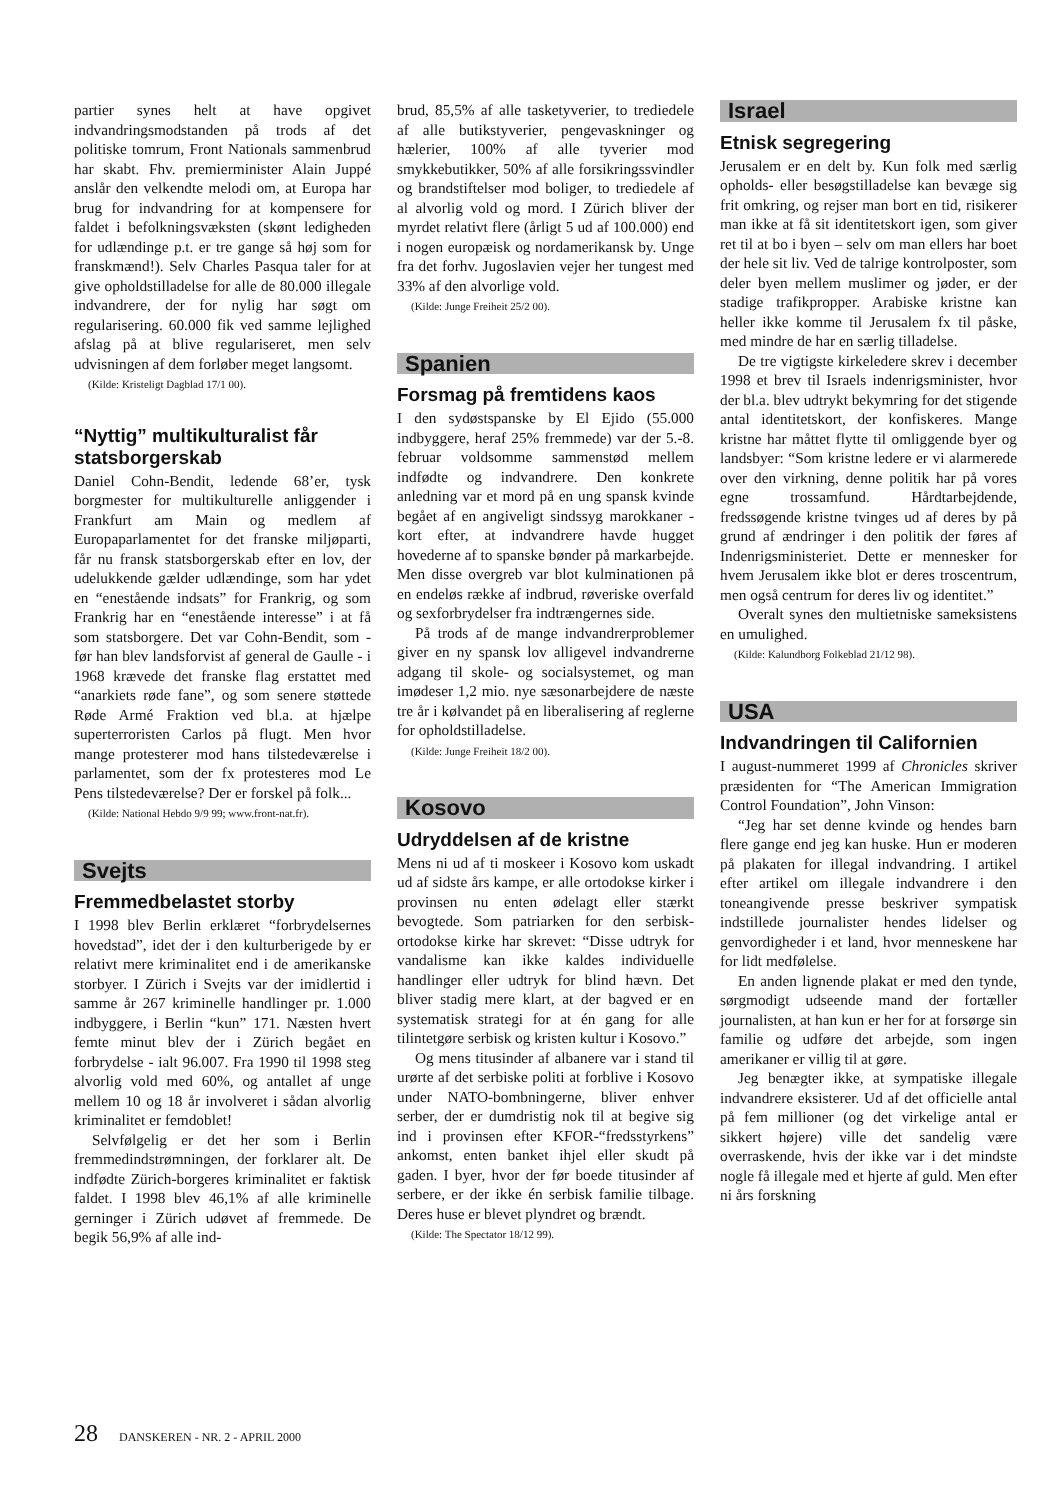partier synes helt at have opgivet indvandringsmodstanden på trods af det politiske tomrum, Front Nationals sammenbrud har skabt. Fhv. premierminister Alain Juppé anslår den velkendte melodi om, at Europa har brug for indvandring for at kompensere for faldet i befolkningsvæksten (skønt ledigheden for udlændinge p.t. er tre gange så høj som for franskmænd!). Selv Charles Pasqua taler for at give opholdstilladelse for alle de 80.000 illegale indvandrere, der for nylig har søgt om regularisering. 60.000 fik ved samme lejlighed afslag på at blive regulariseret, men selv udvisningen af dem forløber meget langsomt.
(Kilde: Kristeligt Dagblad 17/1 00).
“Nyttig” multikulturalist får statsborgerskab
Daniel Cohn-Bendit, ledende 68’er, tysk borgmester for multikulturelle anliggender i Frankfurt am Main og medlem af Europaparlamentet for det franske miljøparti, får nu fransk statsborgerskab efter en lov, der udelukkende gælder udlændinge, som har ydet en “enestående indsats” for Frankrig, og som Frankrig har en “enestående interesse” i at få som statsborgere. Det var Cohn-Bendit, som - før han blev landsforvist af general de Gaulle - i 1968 krævede det franske flag erstattet med “anarkiets røde fane”, og som senere støttede Røde Armé Fraktion ved bl.a. at hjælpe superterroristen Carlos på flugt. Men hvor mange protesterer mod hans tilstedeværelse i parlamentet, som der fx protesteres mod Le Pens tilstedeværelse? Der er forskel på folk...
(Kilde: National Hebdo 9/9 99; www.front-nat.fr).
Svejts
Fremmedbelastet storby
I 1998 blev Berlin erklæret “forbrydelsernes hovedstad”, idet der i den kulturberigede by er relativt mere kriminalitet end i de amerikanske storbyer. I Zürich i Svejts var der imidlertid i samme år 267 kriminelle handlinger pr. 1.000 indbyggere, i Berlin “kun” 171. Næsten hvert femte minut blev der i Zürich begået en forbrydelse - ialt 96.007. Fra 1990 til 1998 steg alvorlig vold med 60%, og antallet af unge mellem 10 og 18 år involveret i sådan alvorlig kriminalitet er femdoblet!
Selvfølgelig er det her som i Berlin fremmedindstrømningen, der forklarer alt. De indfødte Zürich-borgeres kriminalitet er faktisk faldet. I 1998 blev 46,1% af alle kriminelle gerninger i Zürich udøvet af fremmede. De begik 56,9% af alle ind-
brud, 85,5% af alle tasketyverier, to trediedele af alle butikstyverier, pengevaskninger og hælerier, 100% af alle tyverier mod smykkebutikker, 50% af alle forsikringssvindler og brandstiftelser mod boliger, to trediedele af al alvorlig vold og mord. I Zürich bliver der myrdet relativt flere (årligt 5 ud af 100.000) end i nogen europæisk og nordamerikansk by. Unge fra det forhv. Jugoslavien vejer her tungest med 33% af den alvorlige vold.
(Kilde: Junge Freiheit 25/2 00).
Spanien
Forsmag på fremtidens kaos
I den sydøstspanske by El Ejido (55.000 indbyggere, heraf 25% fremmede) var der 5.-8. februar voldsomme sammenstød mellem indfødte og indvandrere. Den konkrete anledning var et mord på en ung spansk kvinde begået af en angiveligt sindssyg marokkaner - kort efter, at indvandrere havde hugget hovederne af to spanske bønder på markarbejde. Men disse overgreb var blot kulminationen på en endeløs række af indbrud, røveriske overfald og sexforbrydelser fra indtrængernes side.
På trods af de mange indvandrerproblemer giver en ny spansk lov alligevel indvandrerne adgang til skole- og socialsystemet, og man imødeser 1,2 mio. nye sæsonarbejdere de næste tre år i kølvandet på en liberalisering af reglerne for opholdstilladelse.
(Kilde: Junge Freiheit 18/2 00).
Kosovo
Udryddelsen af de kristne
Mens ni ud af ti moskeer i Kosovo kom uskadt ud af sidste års kampe, er alle ortodokse kirker i provinsen nu enten ødelagt eller stærkt bevogtede. Som patriarken for den serbisk-ortodokse kirke har skrevet: “Disse udtryk for vandalisme kan ikke kaldes individuelle handlinger eller udtryk for blind hævn. Det bliver stadig mere klart, at der bagved er en systematisk strategi for at én gang for alle tilintetgøre serbisk og kristen kultur i Kosovo.”
Og mens titusinder af albanere var i stand til urørte af det serbiske politi at forblive i Kosovo under NATO-bombningerne, bliver enhver serber, der er dumdristig nok til at begive sig ind i provinsen efter KFOR-“fredsstyrkens” ankomst, enten banket ihjel eller skudt på gaden. I byer, hvor der før boede titusinder af serbere, er der ikke én serbisk familie tilbage. Deres huse er blevet plyndret og brændt.
(Kilde: The Spectator 18/12 99).
Israel
Etnisk segregering
Jerusalem er en delt by. Kun folk med særlig opholds- eller besøgstilladelse kan bevæge sig frit omkring, og rejser man bort en tid, risikerer man ikke at få sit identitetskort igen, som giver ret til at bo i byen – selv om man ellers har boet der hele sit liv. Ved de talrige kontrolposter, som deler byen mellem muslimer og jøder, er der stadige trafikpropper. Arabiske kristne kan heller ikke komme til Jerusalem fx til påske, med mindre de har en særlig tilladelse.
De tre vigtigste kirkeledere skrev i december 1998 et brev til Israels indenrigsminister, hvor der bl.a. blev udtrykt bekymring for det stigende antal identitetskort, der konfiskeres. Mange kristne har måttet flytte til omliggende byer og landsbyer: “Som kristne ledere er vi alarmerede over den virkning, denne politik har på vores egne trossamfund. Hårdtarbejdende, fredssøgende kristne tvinges ud af deres by på grund af ændringer i den politik der føres af Indenrigsministeriet. Dette er mennesker for hvem Jerusalem ikke blot er deres troscentrum, men også centrum for deres liv og identitet.”
Overalt synes den multietniske sameksistens en umulighed.
(Kilde: Kalundborg Folkeblad 21/12 98).
USA
Indvandringen til Californien
I august-nummeret 1999 af Chronicles skriver præsidenten for “The American Immigration Control Foundation”, John Vinson:
“Jeg har set denne kvinde og hendes barn flere gange end jeg kan huske. Hun er moderen på plakaten for illegal indvandring. I artikel efter artikel om illegale indvandrere i den toneangivende presse beskriver sympatisk indstillede journalister hendes lidelser og genvordigheder i et land, hvor menneskene har for lidt medfølelse.
En anden lignende plakat er med den tynde, sørgmodigt udseende mand der fortæller journalisten, at han kun er her for at forsørge sin familie og udføre det arbejde, som ingen amerikaner er villig til at gøre.
Jeg benægter ikke, at sympatiske illegale indvandrere eksisterer. Ud af det officielle antal på fem millioner (og det virkelige antal er sikkert højere) ville det sandelig være overraskende, hvis der ikke var i det mindste nogle få illegale med et hjerte af guld. Men efter ni års forskning
28 DANSKEREN - NR. 2 - APRIL 2000